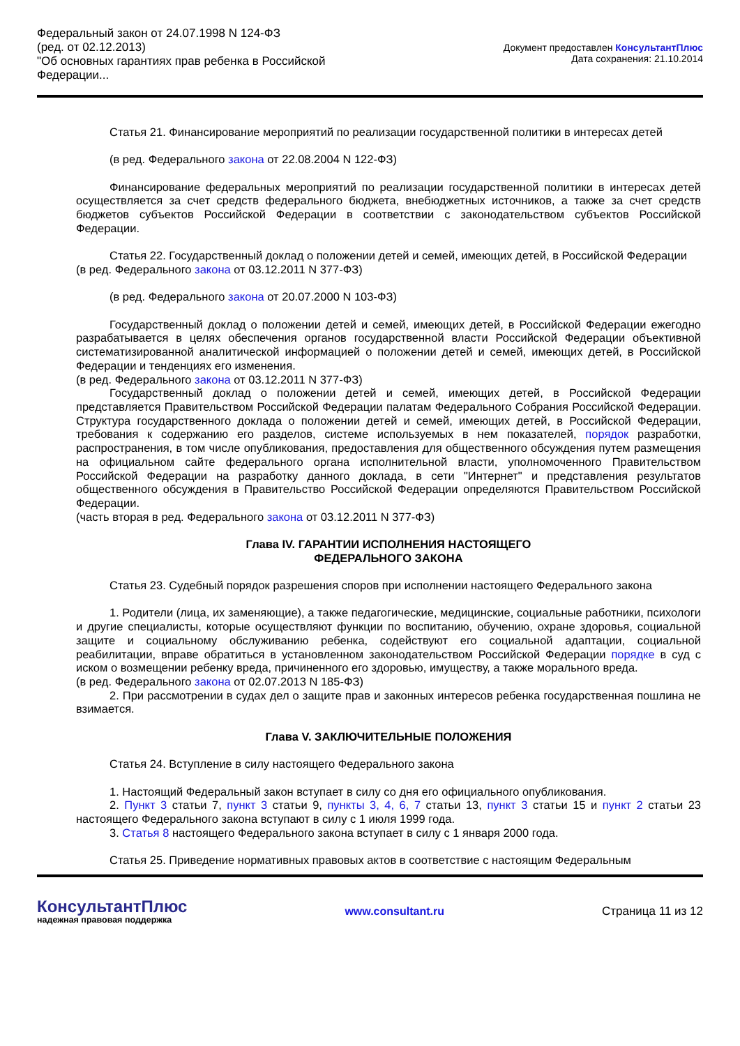Федеральный закон от 24.07.1998 N 124-ФЗ
(ред. от 02.12.2013)
"Об основных гарантиях прав ребенка в Российской Федерации...
Документ предоставлен КонсультантПлюс
Дата сохранения: 21.10.2014
Статья 21. Финансирование мероприятий по реализации государственной политики в интересах детей
(в ред. Федерального закона от 22.08.2004 N 122-ФЗ)
Финансирование федеральных мероприятий по реализации государственной политики в интересах детей осуществляется за счет средств федерального бюджета, внебюджетных источников, а также за счет средств бюджетов субъектов Российской Федерации в соответствии с законодательством субъектов Российской Федерации.
Статья 22. Государственный доклад о положении детей и семей, имеющих детей, в Российской Федерации
(в ред. Федерального закона от 03.12.2011 N 377-ФЗ)
(в ред. Федерального закона от 20.07.2000 N 103-ФЗ)
Государственный доклад о положении детей и семей, имеющих детей, в Российской Федерации ежегодно разрабатывается в целях обеспечения органов государственной власти Российской Федерации объективной систематизированной аналитической информацией о положении детей и семей, имеющих детей, в Российской Федерации и тенденциях его изменения.
(в ред. Федерального закона от 03.12.2011 N 377-ФЗ)
Государственный доклад о положении детей и семей, имеющих детей, в Российской Федерации представляется Правительством Российской Федерации палатам Федерального Собрания Российской Федерации. Структура государственного доклада о положении детей и семей, имеющих детей, в Российской Федерации, требования к содержанию его разделов, системе используемых в нем показателей, порядок разработки, распространения, в том числе опубликования, предоставления для общественного обсуждения путем размещения на официальном сайте федерального органа исполнительной власти, уполномоченного Правительством Российской Федерации на разработку данного доклада, в сети "Интернет" и представления результатов общественного обсуждения в Правительство Российской Федерации определяются Правительством Российской Федерации.
(часть вторая в ред. Федерального закона от 03.12.2011 N 377-ФЗ)
Глава IV. ГАРАНТИИ ИСПОЛНЕНИЯ НАСТОЯЩЕГО
ФЕДЕРАЛЬНОГО ЗАКОНА
Статья 23. Судебный порядок разрешения споров при исполнении настоящего Федерального закона
1. Родители (лица, их заменяющие), а также педагогические, медицинские, социальные работники, психологи и другие специалисты, которые осуществляют функции по воспитанию, обучению, охране здоровья, социальной защите и социальному обслуживанию ребенка, содействуют его социальной адаптации, социальной реабилитации, вправе обратиться в установленном законодательством Российской Федерации порядке в суд с иском о возмещении ребенку вреда, причиненного его здоровью, имуществу, а также морального вреда.
(в ред. Федерального закона от 02.07.2013 N 185-ФЗ)
2. При рассмотрении в судах дел о защите прав и законных интересов ребенка государственная пошлина не взимается.
Глава V. ЗАКЛЮЧИТЕЛЬНЫЕ ПОЛОЖЕНИЯ
Статья 24. Вступление в силу настоящего Федерального закона
1. Настоящий Федеральный закон вступает в силу со дня его официального опубликования.
2. Пункт 3 статьи 7, пункт 3 статьи 9, пункты 3, 4, 6, 7 статьи 13, пункт 3 статьи 15 и пункт 2 статьи 23 настоящего Федерального закона вступают в силу с 1 июля 1999 года.
3. Статья 8 настоящего Федерального закона вступает в силу с 1 января 2000 года.
Статья 25. Приведение нормативных правовых актов в соответствие с настоящим Федеральным
КонсультантПлюс
надежная правовая поддержка
www.consultant.ru Страница 11 из 12